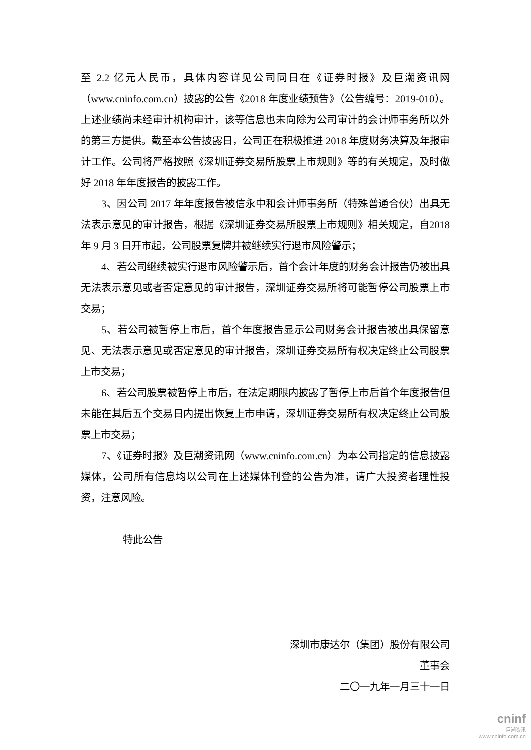至 2.2 亿元人民币，具体内容详见公司同日在《证券时报》及巨潮资讯网（www.cninfo.com.cn）披露的公告《2018 年度业绩预告》（公告编号：2019-010）。上述业绩尚未经审计机构审计，该等信息也未向除为公司审计的会计师事务所以外的第三方提供。截至本公告披露日，公司正在积极推进 2018 年度财务决算及年报审计工作。公司将严格按照《深圳证券交易所股票上市规则》等的有关规定，及时做好 2018 年年度报告的披露工作。
3、因公司 2017 年年度报告被信永中和会计师事务所（特殊普通合伙）出具无法表示意见的审计报告，根据《深圳证券交易所股票上市规则》相关规定，自2018 年 9 月 3 日开市起，公司股票复牌并被继续实行退市风险警示；
4、若公司继续被实行退市风险警示后，首个会计年度的财务会计报告仍被出具无法表示意见或者否定意见的审计报告，深圳证券交易所将可能暂停公司股票上市交易；
5、若公司被暂停上市后，首个年度报告显示公司财务会计报告被出具保留意见、无法表示意见或否定意见的审计报告，深圳证券交易所有权决定终止公司股票上市交易；
6、若公司股票被暂停上市后，在法定期限内披露了暂停上市后首个年度报告但未能在其后五个交易日内提出恢复上市申请，深圳证券交易所有权决定终止公司股票上市交易；
7、《证券时报》及巨潮资讯网（www.cninfo.com.cn）为本公司指定的信息披露媒体，公司所有信息均以公司在上述媒体刊登的公告为准，请广大投资者理性投资，注意风险。
特此公告
深圳市康达尔（集团）股份有限公司
董事会
二〇一九年一月三十一日
cninf
巨潮资讯
www.cninfo.com.cn